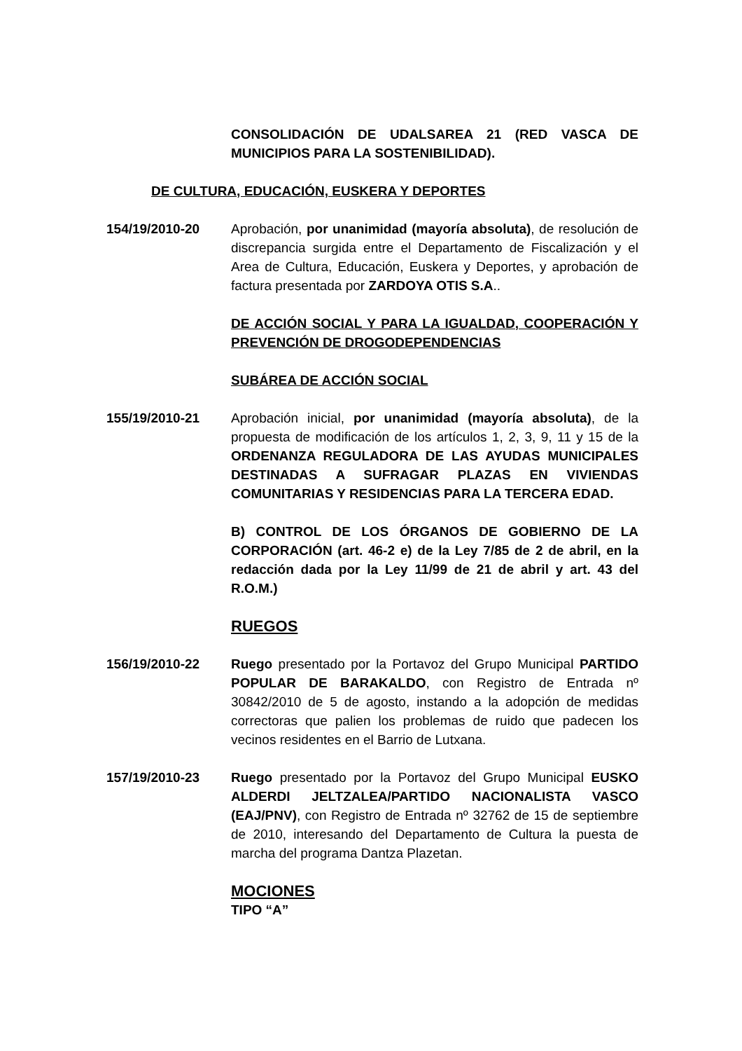CONSOLIDACIÓN DE UDALSAREA 21 (RED VASCA DE MUNICIPIOS PARA LA SOSTENIBILIDAD).
DE CULTURA, EDUCACIÓN, EUSKERA Y DEPORTES
154/19/2010-20 Aprobación, por unanimidad (mayoría absoluta), de resolución de discrepancia surgida entre el Departamento de Fiscalización y el Area de Cultura, Educación, Euskera y Deportes, y aprobación de factura presentada por ZARDOYA OTIS S.A..
DE ACCIÓN SOCIAL Y PARA LA IGUALDAD, COOPERACIÓN Y PREVENCIÓN DE DROGODEPENDENCIAS
SUBÁREA DE ACCIÓN SOCIAL
155/19/2010-21 Aprobación inicial, por unanimidad (mayoría absoluta), de la propuesta de modificación de los artículos 1, 2, 3, 9, 11 y 15 de la ORDENANZA REGULADORA DE LAS AYUDAS MUNICIPALES DESTINADAS A SUFRAGAR PLAZAS EN VIVIENDAS COMUNITARIAS Y RESIDENCIAS PARA LA TERCERA EDAD.
B) CONTROL DE LOS ÓRGANOS DE GOBIERNO DE LA CORPORACIÓN (art. 46-2 e) de la Ley 7/85 de 2 de abril, en la redacción dada por la Ley 11/99 de 21 de abril y art. 43 del R.O.M.)
RUEGOS
156/19/2010-22 Ruego presentado por la Portavoz del Grupo Municipal PARTIDO POPULAR DE BARAKALDO, con Registro de Entrada nº 30842/2010 de 5 de agosto, instando a la adopción de medidas correctoras que palien los problemas de ruido que padecen los vecinos residentes en el Barrio de Lutxana.
157/19/2010-23 Ruego presentado por la Portavoz del Grupo Municipal EUSKO ALDERDI JELTZALEA/PARTIDO NACIONALISTA VASCO (EAJ/PNV), con Registro de Entrada nº 32762 de 15 de septiembre de 2010, interesando del Departamento de Cultura la puesta de marcha del programa Dantza Plazetan.
MOCIONES
TIPO “A”